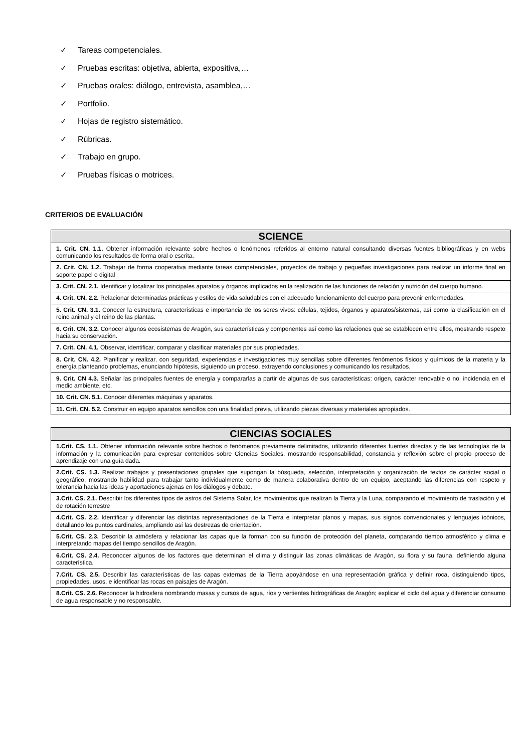✓ Tareas competenciales.
✓ Pruebas escritas: objetiva, abierta, expositiva,…
✓ Pruebas orales: diálogo, entrevista, asamblea,…
✓ Portfolio.
✓ Hojas de registro sistemático.
✓ Rúbricas.
✓ Trabajo en grupo.
✓ Pruebas físicas o motrices.
CRITERIOS DE EVALUACIÓN
| SCIENCE |
| --- |
| 1. Crit. CN. 1.1. Obtener información relevante sobre hechos o fenómenos referidos al entorno natural consultando diversas fuentes bibliográficas y en webs comunicando los resultados de forma oral o escrita. |
| 2. Crit. CN. 1.2. Trabajar de forma cooperativa mediante tareas competenciales, proyectos de trabajo y pequeñas investigaciones para realizar un informe final en soporte papel o digital |
| 3. Crit. CN. 2.1. Identificar y localizar los principales aparatos y órganos implicados en la realización de las funciones de relación y nutrición del cuerpo humano. |
| 4. Crit. CN. 2.2. Relacionar determinadas prácticas y estilos de vida saludables con el adecuado funcionamiento del cuerpo para prevenir enfermedades. |
| 5. Crit. CN. 3.1. Conocer la estructura, características e importancia de los seres vivos: células, tejidos, órganos y aparatos/sistemas, así como la clasificación en el reino animal y el reino de las plantas. |
| 6. Crit. CN. 3.2. Conocer algunos ecosistemas de Aragón, sus características y componentes así como las relaciones que se establecen entre ellos, mostrando respeto hacia su conservación. |
| 7. Crit. CN. 4.1. Observar, identificar, comparar y clasificar materiales por sus propiedades. |
| 8. Crit. CN. 4.2. Planificar y realizar, con seguridad, experiencias e investigaciones muy sencillas sobre diferentes fenómenos físicos y químicos de la materia y la energía planteando problemas, enunciando hipótesis, siguiendo un proceso, extrayendo conclusiones y comunicando los resultados. |
| 9. Crit. CN 4.3. Señalar las principales fuentes de energía y compararlas a partir de algunas de sus características: origen, carácter renovable o no, incidencia en el medio ambiente, etc. |
| 10. Crit. CN. 5.1. Conocer diferentes máquinas y aparatos. |
| 11. Crit. CN. 5.2. Construir en equipo aparatos sencillos con una finalidad previa, utilizando piezas diversas y materiales apropiados. |
| CIENCIAS SOCIALES |
| --- |
| 1.Crit. CS. 1.1. Obtener información relevante sobre hechos o fenómenos previamente delimitados, utilizando diferentes fuentes directas y de las tecnologías de la información y la comunicación para expresar contenidos sobre Ciencias Sociales, mostrando responsabilidad, constancia y reflexión sobre el propio proceso de aprendizaje con una guía dada. |
| 2.Crit. CS. 1.3. Realizar trabajos y presentaciones grupales que supongan la búsqueda, selección, interpretación y organización de textos de carácter social o geográfico, mostrando habilidad para trabajar tanto individualmente como de manera colaborativa dentro de un equipo, aceptando las diferencias con respeto y tolerancia hacia las ideas y aportaciones ajenas en los diálogos y debate. |
| 3.Crit. CS. 2.1. Describir los diferentes tipos de astros del Sistema Solar, los movimientos que realizan la Tierra y la Luna, comparando el movimiento de traslación y el de rotación terrestre |
| 4.Crit. CS. 2.2. Identificar y diferenciar las distintas representaciones de la Tierra e interpretar planos y mapas, sus signos convencionales y lenguajes icónicos, detallando los puntos cardinales, ampliando así las destrezas de orientación. |
| 5.Crit. CS. 2.3. Describir la atmósfera y relacionar las capas que la forman con su función de protección del planeta, comparando tiempo atmosférico y clima e interpretando mapas del tiempo sencillos de Aragón. |
| 6.Crit. CS. 2.4. Reconocer algunos de los factores que determinan el clima y distinguir las zonas climáticas de Aragón, su flora y su fauna, definiendo alguna característica. |
| 7.Crit. CS. 2.5. Describir las características de las capas externas de la Tierra apoyándose en una representación gráfica y definir roca, distinguiendo tipos, propiedades, usos, e identificar las rocas en paisajes de Aragón. |
| 8.Crit. CS. 2.6. Reconocer la hidrosfera nombrando masas y cursos de agua, ríos y vertientes hidrográficas de Aragón; explicar el ciclo del agua y diferenciar consumo de agua responsable y no responsable. |